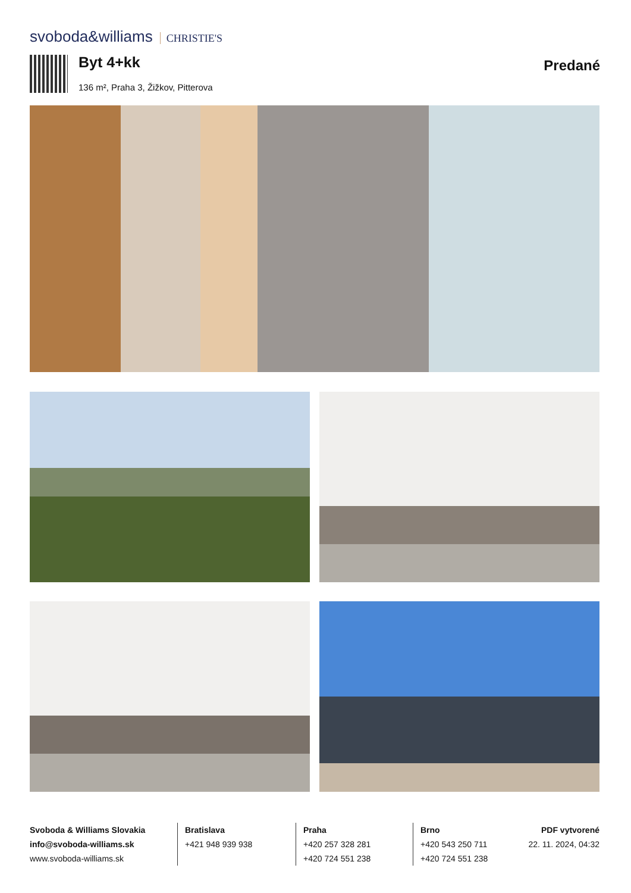svoboda&williams CHRISTIE'S
Byt 4+kk
136 m², Praha 3, Žižkov, Pitterova
Predané
Svoboda & Williams Slovakia
info@svoboda-williams.sk
www.svoboda-williams.sk
Bratislava
+421 948 939 938
Praha
+420 257 328 281
+420 724 551 238
Brno
+420 543 250 711
+420 724 551 238
PDF vytvorené
22. 11. 2024, 04:32